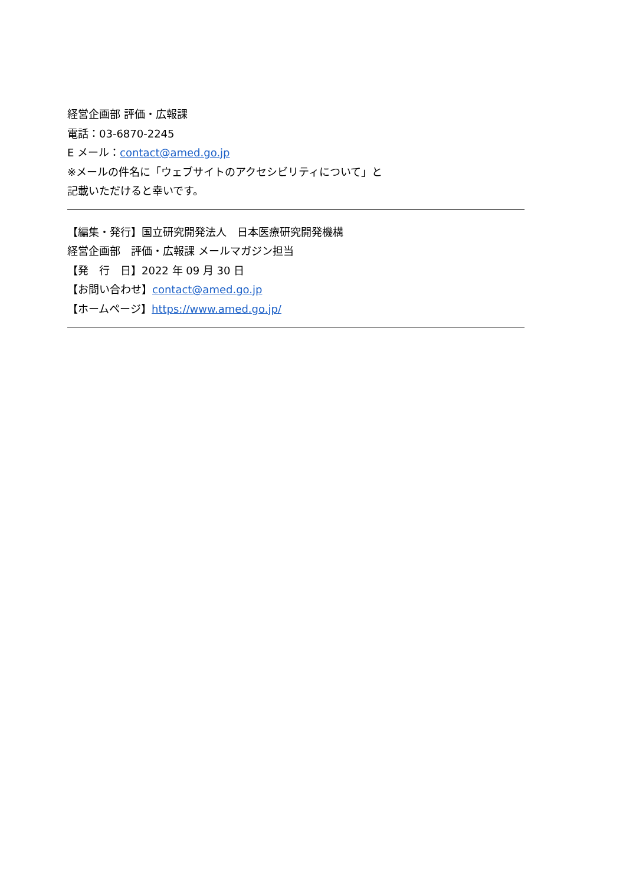経営企画部 評価・広報課
電話：03-6870-2245
E メール：contact@amed.go.jp
※メールの件名に「ウェブサイトのアクセシビリティについて」と
記載いただけると幸いです。
【編集・発行】国立研究開発法人　日本医療研究開発機構
経営企画部　評価・広報課 メールマガジン担当
【発　行　日】2022 年 09 月 30 日
【お問い合わせ】contact@amed.go.jp
【ホームページ】https://www.amed.go.jp/